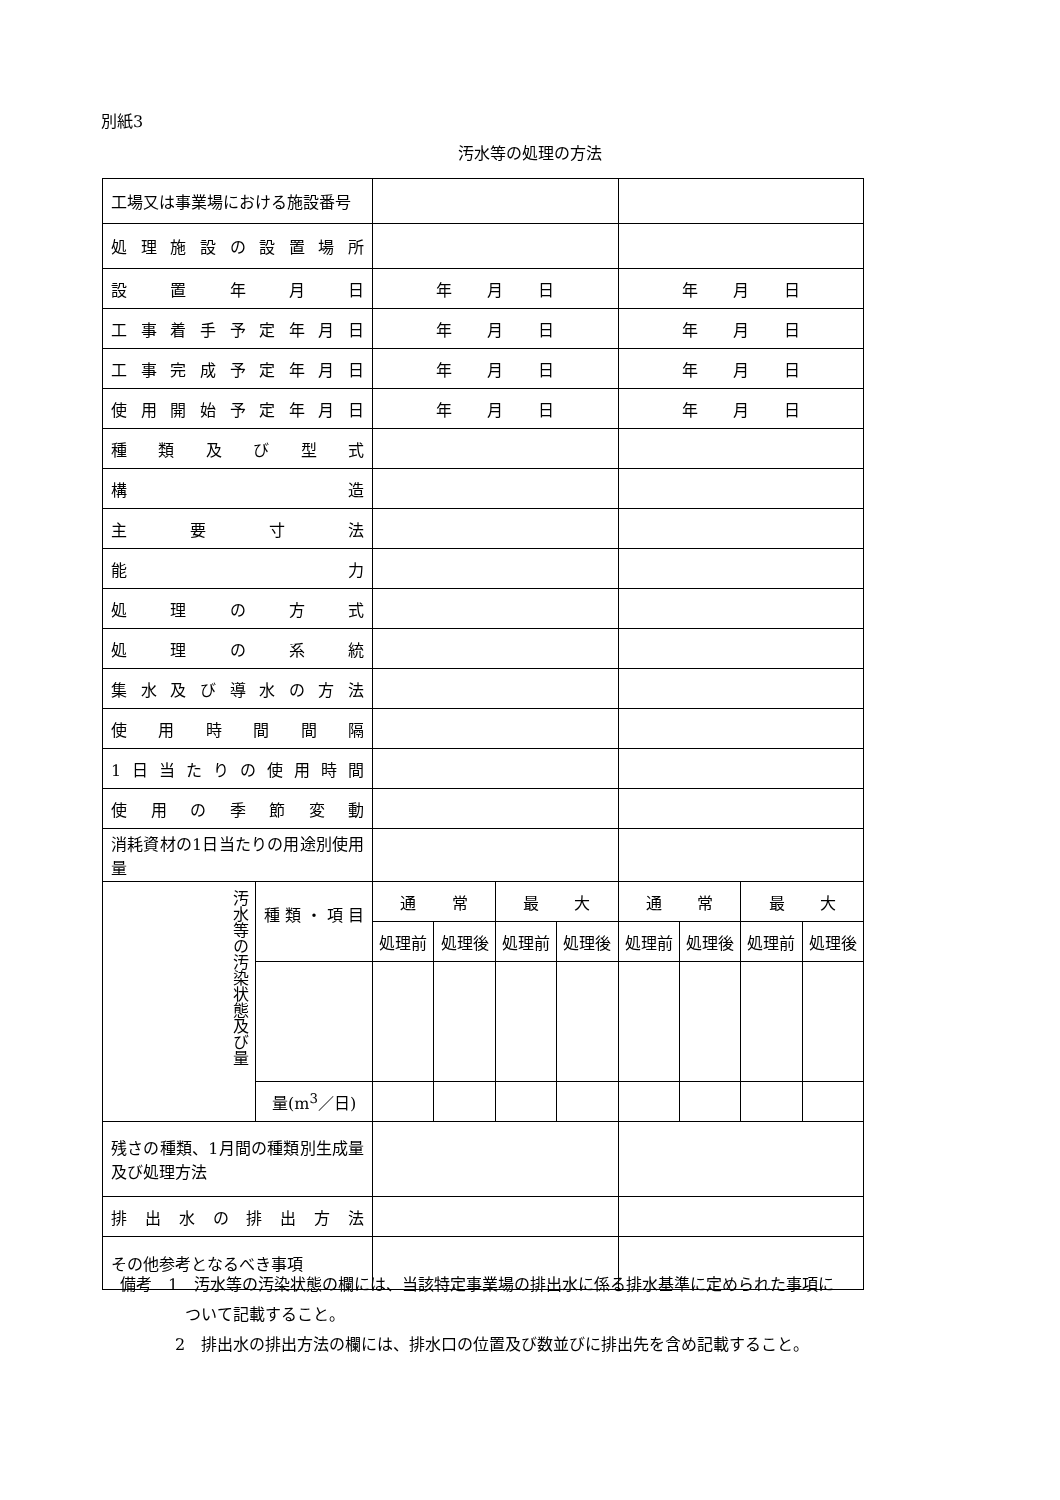別紙3
汚水等の処理の方法
| 工場又は事業場における施設番号 | | | | | | | | | |
| 処理施設の設置場所 | | | | | | | | | |
| 設置年月日 | | 年 月 日 | | | | 年 月 日 | | | |
| 工事着手予定年月日 | | 年 月 日 | | | | 年 月 日 | | | |
| 工事完成予定年月日 | | 年 月 日 | | | | 年 月 日 | | | |
| 使用開始予定年月日 | | 年 月 日 | | | | 年 月 日 | | | |
| 種類及び型式 | | | | | | | | | |
| 構造 | | | | | | | | | |
| 主要寸法 | | | | | | | | | |
| 能力 | | | | | | | | | |
| 処理の方式 | | | | | | | | | |
| 処理の系統 | | | | | | | | | |
| 集水及び導水の方法 | | | | | | | | | |
| 使用時間間隔 | | | | | | | | | |
| 1日当たりの使用時間 | | | | | | | | | |
| 使用の季節変動 | | | | | | | | | |
| 消耗資材の1日当たりの用途別使用量 | | | | | | | | | |
| 汚水等の汚染状態及び量 | 種類・項目 | 通 常 | | 最 大 | | 通 常 | | 最 大 | |
| | | 処理前 | 処理後 | 処理前 | 処理後 | 処理前 | 処理後 | 処理前 | 処理後 |
| | 量(m<sup>3</sup>／日) | | | | | | | | |
| 残さの種類、1月間の種類別生成量及び処理方法 | | | | | | | | | |
| 排出水の排出方法 | | | | | | | | | |
| その他参考となるべき事項 | | | | | | | | | |
備考　1　汚水等の汚染状態の欄には、当該特定事業場の排出水に係る排水基準に定められた事項に
ついて記載すること。
2　排出水の排出方法の欄には、排水口の位置及び数並びに排出先を含め記載すること。